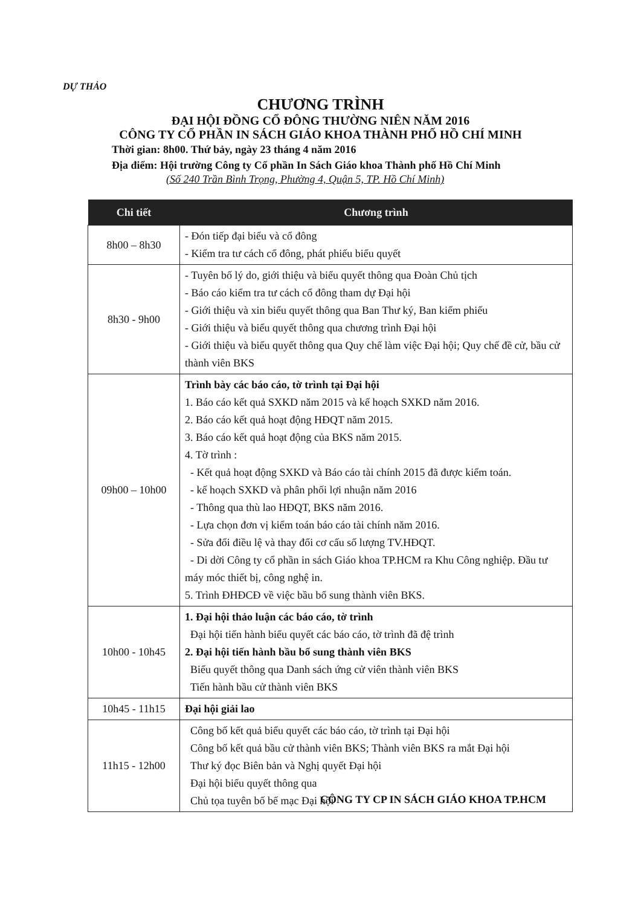DỰ THẢO
CHƯƠNG TRÌNH
ĐẠI HỘI ĐỒNG CỔ ĐÔNG THƯỜNG NIÊN NĂM 2016
CÔNG TY CỔ PHẦN IN SÁCH GIÁO KHOA THÀNH PHỐ HỒ CHÍ MINH
Thời gian: 8h00. Thứ bảy, ngày 23 tháng 4 năm 2016
Địa điểm: Hội trường Công ty Cổ phần In Sách Giáo khoa Thành phố Hồ Chí Minh
(Số 240 Trần Bình Trọng, Phường 4, Quận 5, TP. Hồ Chí Minh)
| Chi tiết | Chương trình |
| --- | --- |
| 8h00 – 8h30 | - Đón tiếp đại biểu và cổ đông - Kiểm tra tư cách cổ đông, phát phiếu biểu quyết |
| 8h30 - 9h00 | - Tuyên bố lý do, giới thiệu và biểu quyết thông qua Đoàn Chủ tịch - Báo cáo kiểm tra tư cách cổ đông tham dự Đại hội - Giới thiệu và xin biểu quyết thông qua Ban Thư ký, Ban kiểm phiếu - Giới thiệu và biểu quyết thông qua chương trình Đại hội - Giới thiệu và biểu quyết thông qua Quy chế làm việc Đại hội; Quy chế đề cử, bầu cử thành viên BKS |
| 09h00 – 10h00 | Trình bày các báo cáo, tờ trình tại Đại hội 1. Báo cáo kết quả SXKD năm 2015 và kế hoạch SXKD năm 2016. 2. Báo cáo kết quả hoạt động HĐQT năm 2015. 3. Báo cáo kết quả hoạt động của BKS năm 2015. 4. Tờ trình : - Kết quả hoạt động SXKD và Báo cáo tài chính 2015 đã được kiểm toán. - kế hoạch SXKD và phân phối lợi nhuận năm 2016 - Thông qua thù lao HĐQT, BKS năm 2016. - Lựa chọn đơn vị kiểm toán báo cáo tài chính năm 2016. - Sửa đổi điều lệ và thay đổi cơ cấu số lượng TV.HĐQT. - Di dời Công ty cổ phần in sách Giáo khoa TP.HCM ra Khu Công nghiệp. Đầu tư máy móc thiết bị, công nghệ in. 5. Trình ĐHĐCĐ về việc bầu bổ sung thành viên BKS. |
| 10h00 - 10h45 | 1. Đại hội thảo luận các báo cáo, tờ trình Đại hội tiến hành biểu quyết các báo cáo, tờ trình đã đệ trình 2. Đại hội tiến hành bầu bổ sung thành viên BKS Biểu quyết thông qua Danh sách ứng cử viên thành viên BKS Tiến hành bầu cử thành viên BKS |
| 10h45 - 11h15 | Đại hội giải lao |
| 11h15 - 12h00 | Công bố kết quả biểu quyết các báo cáo, tờ trình tại Đại hội Công bố kết quả bầu cử thành viên BKS; Thành viên BKS ra mắt Đại hội Thư ký đọc Biên bản và Nghị quyết Đại hội Đại hội biểu quyết thông qua Chủ tọa tuyên bố bế mạc Đại hội |
CÔNG TY CP IN SÁCH GIÁO KHOA TP.HCM